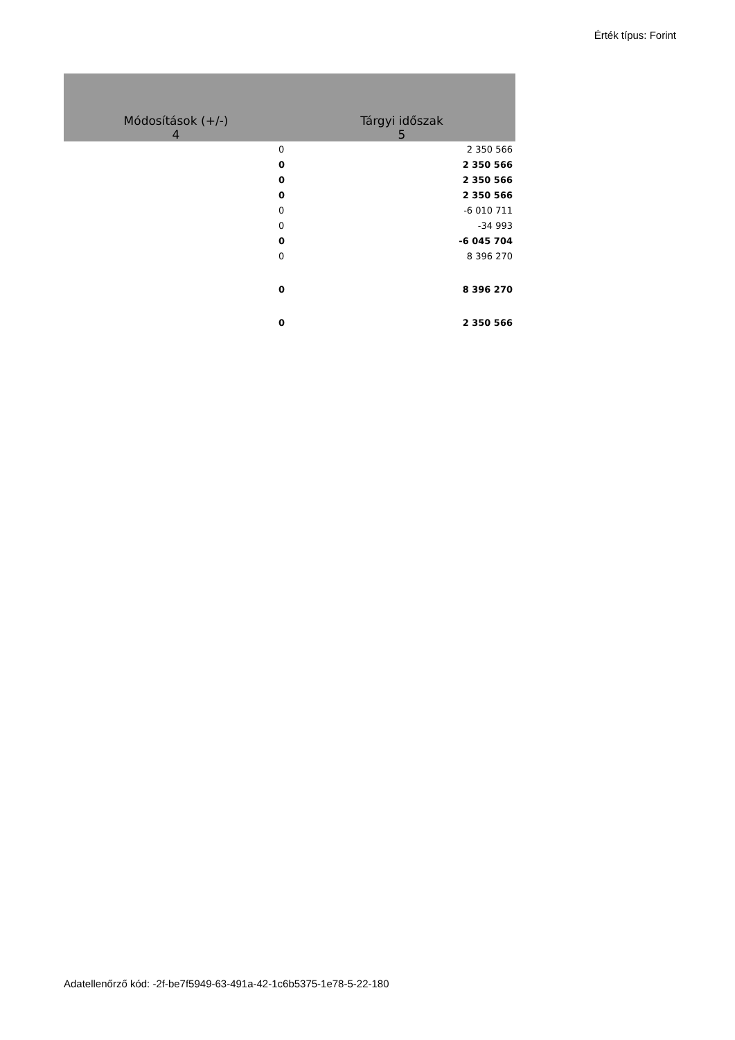Érték típus: Forint
| Módosítások (+/-) | Tárgyi időszak |
| --- | --- |
| 4 | 5 |
| 0 | 2 350 566 |
| 0 | 2 350 566 |
| 0 | 2 350 566 |
| 0 | 2 350 566 |
| 0 | -6 010 711 |
| 0 | -34 993 |
| 0 | -6 045 704 |
| 0 | 8 396 270 |
| 0 | 8 396 270 |
| 0 | 2 350 566 |
Adatellenőrző kód: -2f-be7f5949-63-491a-42-1c6b5375-1e78-5-22-180